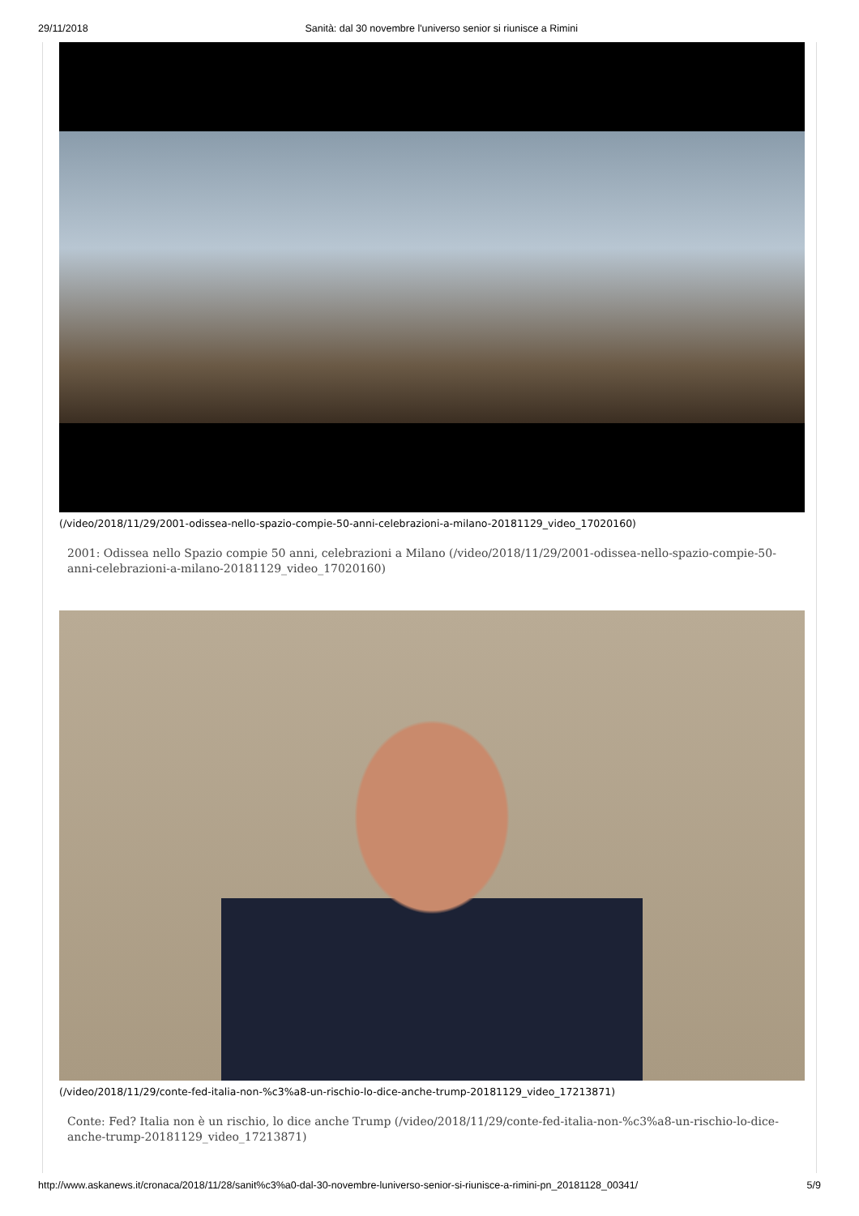29/11/2018 Sanità: dal 30 novembre l'universo senior si riunisce a Rimini
(/video/2018/11/29/2001-odissea-nello-spazio-compie-50-anni-celebrazioni-a-milano-20181129_video_17020160)
2001: Odissea nello Spazio compie 50 anni, celebrazioni a Milano (/video/2018/11/29/2001-odissea-nello-spazio-compie-50-anni-celebrazioni-a-milano-20181129_video_17020160)
(/video/2018/11/29/conte-fed-italia-non-%c3%a8-un-rischio-lo-dice-anche-trump-20181129_video_17213871)
Conte: Fed? Italia non è un rischio, lo dice anche Trump (/video/2018/11/29/conte-fed-italia-non-%c3%a8-un-rischio-lo-dice-anche-trump-20181129_video_17213871)
http://www.askanews.it/cronaca/2018/11/28/sanit%c3%a0-dal-30-novembre-luniverso-senior-si-riunisce-a-rimini-pn_20181128_00341/ 5/9